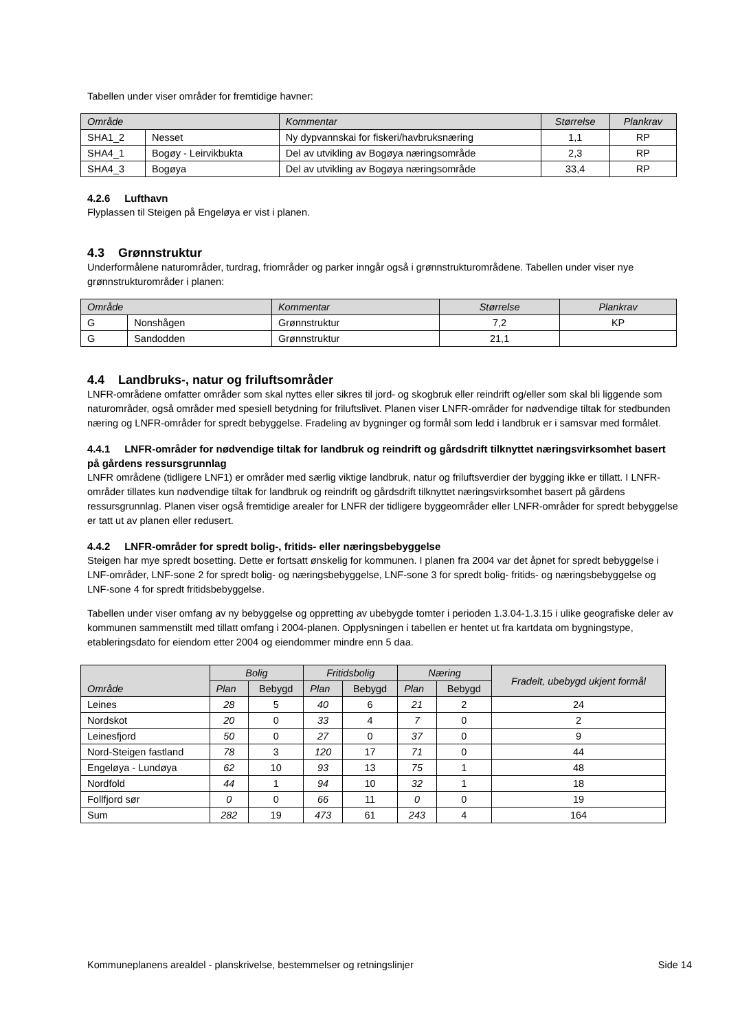Tabellen under viser områder for fremtidige havner:
| Område | | Kommentar | Størrelse | Plankrav |
| --- | --- | --- | --- | --- |
| SHA1_2 | Nesset | Ny dypvannskai for fiskeri/havbruksnæring | 1,1 | RP |
| SHA4_1 | Bogøy - Leirvikbukta | Del av utvikling av Bogøya næringsområde | 2,3 | RP |
| SHA4_3 | Bogøya | Del av utvikling av Bogøya næringsområde | 33,4 | RP |
4.2.6 Lufthavn
Flyplassen til Steigen på Engeløya er vist i planen.
4.3 Grønnstruktur
Underformålene naturområder, turdrag, friområder og parker inngår også i grønnstrukturområdene. Tabellen under viser nye grønnstrukturområder i planen:
| Område | | Kommentar | Størrelse | Plankrav |
| --- | --- | --- | --- | --- |
| G | Nonshågen | Grønnstruktur | 7,2 | KP |
| G | Sandodden | Grønnstruktur | 21,1 | |
4.4 Landbruks-, natur og friluftsområder
LNFR-områdene omfatter områder som skal nyttes eller sikres til jord- og skogbruk eller reindrift og/eller som skal bli liggende som naturområder, også områder med spesiell betydning for friluftslivet. Planen viser LNFR-områder for nødvendige tiltak for stedbunden næring og LNFR-områder for spredt bebyggelse. Fradeling av bygninger og formål som ledd i landbruk er i samsvar med formålet.
4.4.1 LNFR-områder for nødvendige tiltak for landbruk og reindrift og gårdsdrift tilknyttet næringsvirksomhet basert på gårdens ressursgrunnlag
LNFR områdene (tidligere LNF1) er områder med særlig viktige landbruk, natur og friluftsverdier der bygging ikke er tillatt. I LNFR-områder tillates kun nødvendige tiltak for landbruk og reindrift og gårdsdrift tilknyttet næringsvirksomhet basert på gårdens ressursgrunnlag. Planen viser også fremtidige arealer for LNFR der tidligere byggeområder eller LNFR-områder for spredt bebyggelse er tatt ut av planen eller redusert.
4.4.2 LNFR-områder for spredt bolig-, fritids- eller næringsbebyggelse
Steigen har mye spredt bosetting. Dette er fortsatt ønskelig for kommunen. I planen fra 2004 var det åpnet for spredt bebyggelse i LNF-områder, LNF-sone 2 for spredt bolig- og næringsbebyggelse, LNF-sone 3 for spredt bolig- fritids- og næringsbebyggelse og LNF-sone 4 for spredt fritidsbebyggelse.
Tabellen under viser omfang av ny bebyggelse og oppretting av ubebygde tomter i perioden 1.3.04-1.3.15 i ulike geografiske deler av kommunen sammenstilt med tillatt omfang i 2004-planen. Opplysningen i tabellen er hentet ut fra kartdata om bygningstype, etableringsdato for eiendom etter 2004 og eiendommer mindre enn 5 daa.
| Område | Bolig | | Fritidsbolig | | Næring | | Fradelt, ubebygd ukjent formål |
| --- | --- | --- | --- | --- | --- | --- | --- |
| | Plan | Bebygd | Plan | Bebygd | Plan | Bebygd | |
| Leines | 28 | 5 | 40 | 6 | 21 | 2 | 24 |
| Nordskot | 20 | 0 | 33 | 4 | 7 | 0 | 2 |
| Leinesfjord | 50 | 0 | 27 | 0 | 37 | 0 | 9 |
| Nord-Steigen fastland | 78 | 3 | 120 | 17 | 71 | 0 | 44 |
| Engeløya - Lundøya | 62 | 10 | 93 | 13 | 75 | 1 | 48 |
| Nordfold | 44 | 1 | 94 | 10 | 32 | 1 | 18 |
| Follfjord sør | 0 | 0 | 66 | 11 | 0 | 0 | 19 |
| Sum | 282 | 19 | 473 | 61 | 243 | 4 | 164 |
Kommuneplanens arealdel - planskrivelse, bestemmelser og retningslinjer Side 14